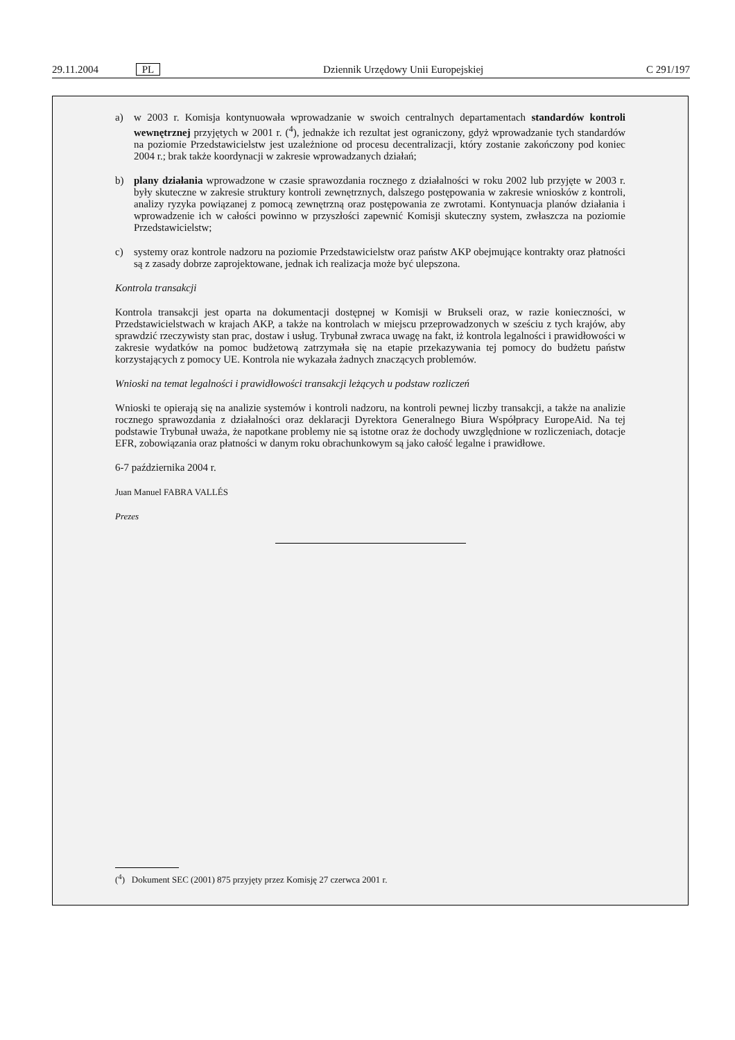29.11.2004 PL Dziennik Urzędowy Unii Europejskiej C 291/197
a) w 2003 r. Komisja kontynuowała wprowadzanie w swoich centralnych departamentach standardów kontroli wewnętrznej przyjętych w 2001 r. (<sup>4</sup>), jednakże ich rezultat jest ograniczony, gdyż wprowadzanie tych standardów na poziomie Przedstawicielstw jest uzależnione od procesu decentralizacji, który zostanie zakończony pod koniec 2004 r.; brak także koordynacji w zakresie wprowadzanych działań;
b) plany działania wprowadzone w czasie sprawozdania rocznego z działalności w roku 2002 lub przyjęte w 2003 r. były skuteczne w zakresie struktury kontroli zewnętrznych, dalszego postępowania w zakresie wniosków z kontroli, analizy ryzyka powiązanej z pomocą zewnętrzną oraz postępowania ze zwrotami. Kontynuacja planów działania i wprowadzenie ich w całości powinno w przyszłości zapewnić Komisji skuteczny system, zwłaszcza na poziomie Przedstawicielstw;
c) systemy oraz kontrole nadzoru na poziomie Przedstawicielstw oraz państw AKP obejmujące kontrakty oraz płatności są z zasady dobrze zaprojektowane, jednak ich realizacja może być ulepszona.
Kontrola transakcji
Kontrola transakcji jest oparta na dokumentacji dostępnej w Komisji w Brukseli oraz, w razie konieczności, w Przedstawicielstwach w krajach AKP, a także na kontrolach w miejscu przeprowadzonych w sześciu z tych krajów, aby sprawdzić rzeczywisty stan prac, dostaw i usług. Trybunał zwraca uwagę na fakt, iż kontrola legalności i prawidłowości w zakresie wydatków na pomoc budżetową zatrzymała się na etapie przekazywania tej pomocy do budżetu państw korzystających z pomocy UE. Kontrola nie wykazała żadnych znaczących problemów.
Wnioski na temat legalności i prawidłowości transakcji leżących u podstaw rozliczeń
Wnioski te opierają się na analizie systemów i kontroli nadzoru, na kontroli pewnej liczby transakcji, a także na analizie rocznego sprawozdania z działalności oraz deklaracji Dyrektora Generalnego Biura Współpracy EuropeAid. Na tej podstawie Trybunał uważa, że napotkane problemy nie są istotne oraz że dochody uwzględnione w rozliczeniach, dotacje EFR, zobowiązania oraz płatności w danym roku obrachunkowym są jako całość legalne i prawidłowe.
6-7 października 2004 r.
Juan Manuel FABRA VALLÉS
Prezes
(<sup>4</sup>) Dokument SEC (2001) 875 przyjęty przez Komisję 27 czerwca 2001 r.